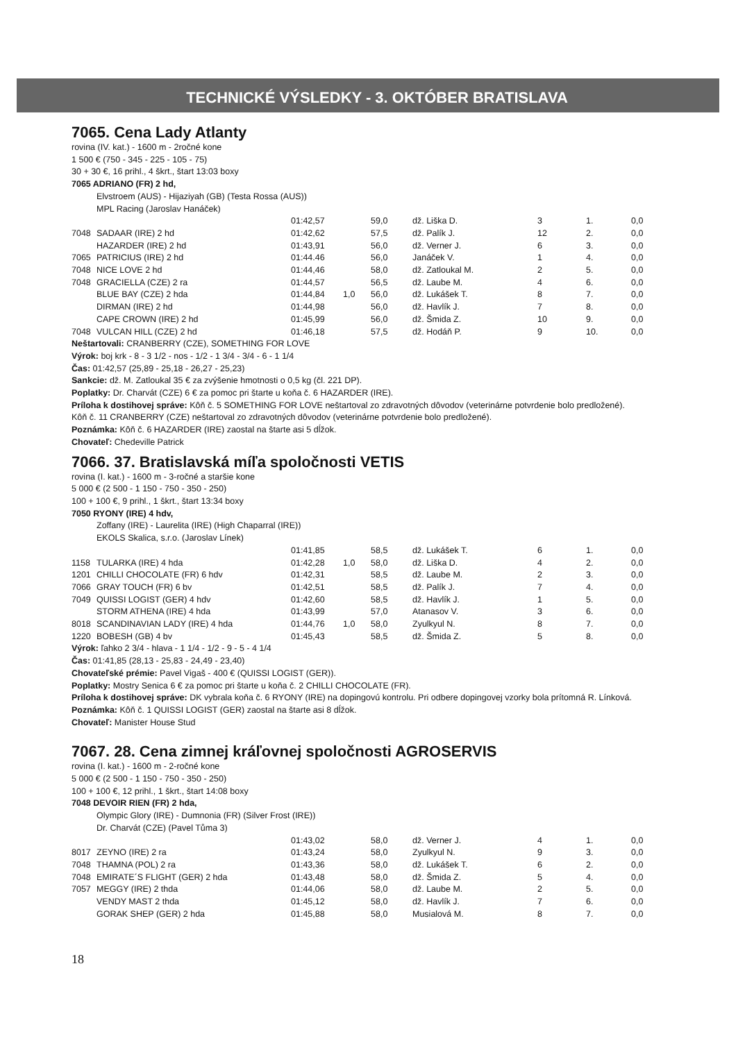TECHNICKÉ VÝSLEDKY - 3. OKTÓBER BRATISLAVA
7065. Cena Lady Atlanty
rovina (IV. kat.) - 1600 m - 2ročné kone
1 500 € (750 - 345 - 225 - 105 - 75)
30 + 30 €, 16 prihl., 4 škrt., štart 13:03 boxy
7065 ADRIANO (FR) 2 hd,
Elvstroem (AUS) - Hijaziyah (GB) (Testa Rossa (AUS))
MPL Racing (Jaroslav Hanáček)
| | | 01:42,57 | | 59,0 | dž. Liška D. | 3 | 1. | 0,0 |
| 7048 | SADAAR (IRE) 2 hd | 01:42,62 | | 57,5 | dž. Palík J. | 12 | 2. | 0,0 |
| | HAZARDER (IRE) 2 hd | 01:43,91 | | 56,0 | dž. Verner J. | 6 | 3. | 0,0 |
| 7065 | PATRICIUS (IRE) 2 hd | 01:44.46 | | 56,0 | Janáček V. | 1 | 4. | 0,0 |
| 7048 | NICE LOVE 2 hd | 01:44,46 | | 58,0 | dž. Zatloukal M. | 2 | 5. | 0,0 |
| 7048 | GRACIELLA (CZE) 2 ra | 01:44,57 | | 56,5 | dž. Laube M. | 4 | 6. | 0,0 |
| | BLUE BAY (CZE) 2 hda | 01:44,84 | 1,0 | 56,0 | dž. Lukášek T. | 8 | 7. | 0,0 |
| | DIRMAN (IRE) 2 hd | 01:44,98 | | 56,0 | dž. Havlík J. | 7 | 8. | 0,0 |
| | CAPE CROWN (IRE) 2 hd | 01:45,99 | | 56,0 | dž. Šmida Z. | 10 | 9. | 0,0 |
| 7048 | VULCAN HILL (CZE) 2 hd | 01:46,18 | | 57,5 | dž. Hodáň P. | 9 | 10. | 0,0 |
Neštartovali: CRANBERRY (CZE), SOMETHING FOR LOVE
Výrok: boj krk - 8 - 3 1/2 - nos - 1/2 - 1 3/4 - 3/4 - 6 - 1 1/4
Čas: 01:42,57 (25,89 - 25,18 - 26,27 - 25,23)
Sankcie: dž. M. Zatloukal 35 € za zvýšenie hmotnosti o 0,5 kg (čl. 221 DP).
Poplatky: Dr. Charvát (CZE) 6 € za pomoc pri štarte u koňa č. 6 HAZARDER (IRE).
Príloha k dostihovej správe: Kôň č. 5 SOMETHING FOR LOVE neštartoval zo zdravotných dôvodov (veterinárne potvrdenie bolo predložené).
Kôň č. 11 CRANBERRY (CZE) neštartoval zo zdravotných dôvodov (veterinárne potvrdenie bolo predložené).
Poznámka: Kôň č. 6 HAZARDER (IRE) zaostal na štarte asi 5 dĺžok.
Chovateľ: Chedeville Patrick
7066. 37. Bratislavská míľa spoločnosti VETIS
rovina (I. kat.) - 1600 m - 3-ročné a staršie kone
5 000 € (2 500 - 1 150 - 750 - 350 - 250)
100 + 100 €, 9 prihl., 1 škrt., štart 13:34 boxy
7050 RYONY (IRE) 4 hdv,
Zoffany (IRE) - Laurelita (IRE) (High Chaparral (IRE))
EKOLS Skalica, s.r.o. (Jaroslav Línek)
| | | 01:41,85 | | 58,5 | dž. Lukášek T. | 6 | 1. | 0,0 |
| 1158 | TULARKA (IRE) 4 hda | 01:42,28 | 1,0 | 58,0 | dž. Liška D. | 4 | 2. | 0,0 |
| 1201 | CHILLI CHOCOLATE (FR) 6 hdv | 01:42,31 | | 58,5 | dž. Laube M. | 2 | 3. | 0,0 |
| 7066 | GRAY TOUCH (FR) 6 bv | 01:42,51 | | 58,5 | dž. Palík J. | 7 | 4. | 0,0 |
| 7049 | QUISSI LOGIST (GER) 4 hdv | 01:42,60 | | 58,5 | dž. Havlík J. | 1 | 5. | 0,0 |
| | STORM ATHENA (IRE) 4 hda | 01:43,99 | | 57,0 | Atanasov V. | 3 | 6. | 0,0 |
| 8018 | SCANDINAVIAN LADY (IRE) 4 hda | 01:44,76 | 1,0 | 58,0 | Zyulkyul N. | 8 | 7. | 0,0 |
| 1220 | BOBESH (GB) 4 bv | 01:45,43 | | 58,5 | dž. Šmida Z. | 5 | 8. | 0,0 |
Výrok: ľahko 2 3/4 - hlava - 1 1/4 - 1/2 - 9 - 5 - 4 1/4
Čas: 01:41,85 (28,13 - 25,83 - 24,49 - 23,40)
Chovateľské prémie: Pavel Vigaš - 400 € (QUISSI LOGIST (GER)).
Poplatky: Mostry Senica 6 € za pomoc pri štarte u koňa č. 2 CHILLI CHOCOLATE (FR).
Príloha k dostihovej správe: DK vybrala koňa č. 6 RYONY (IRE) na dopingovú kontrolu. Pri odbere dopingovej vzorky bola prítomná R. Línková.
Poznámka: Kôň č. 1 QUISSI LOGIST (GER) zaostal na štarte asi 8 dĺžok.
Chovateľ: Manister House Stud
7067. 28. Cena zimnej kráľovnej spoločnosti AGROSERVIS
rovina (I. kat.) - 1600 m - 2-ročné kone
5 000 € (2 500 - 1 150 - 750 - 350 - 250)
100 + 100 €, 12 prihl., 1 škrt., štart 14:08 boxy
7048 DEVOIR RIEN (FR) 2 hda,
Olympic Glory (IRE) - Dumnonia (FR) (Silver Frost (IRE))
Dr. Charvát (CZE) (Pavel Tůma 3)
| | | 01:43,02 | | 58,0 | dž. Verner J. | 4 | 1. | 0,0 |
| 8017 | ZEYNO (IRE) 2 ra | 01:43,24 | | 58,0 | Zyulkyul N. | 9 | 3. | 0,0 |
| 7048 | THAMNA (POL) 2 ra | 01:43,36 | | 58,0 | dž. Lukášek T. | 6 | 2. | 0,0 |
| 7048 | EMIRATE´S FLIGHT (GER) 2 hda | 01:43,48 | | 58,0 | dž. Šmida Z. | 5 | 4. | 0,0 |
| 7057 | MEGGY (IRE) 2 thda | 01:44,06 | | 58,0 | dž. Laube M. | 2 | 5. | 0,0 |
| | VENDY MAST 2 thda | 01:45,12 | | 58,0 | dž. Havlík J. | 7 | 6. | 0,0 |
| | GORAK SHEP (GER) 2 hda | 01:45,88 | | 58,0 | Musialová M. | 8 | 7. | 0,0 |
18